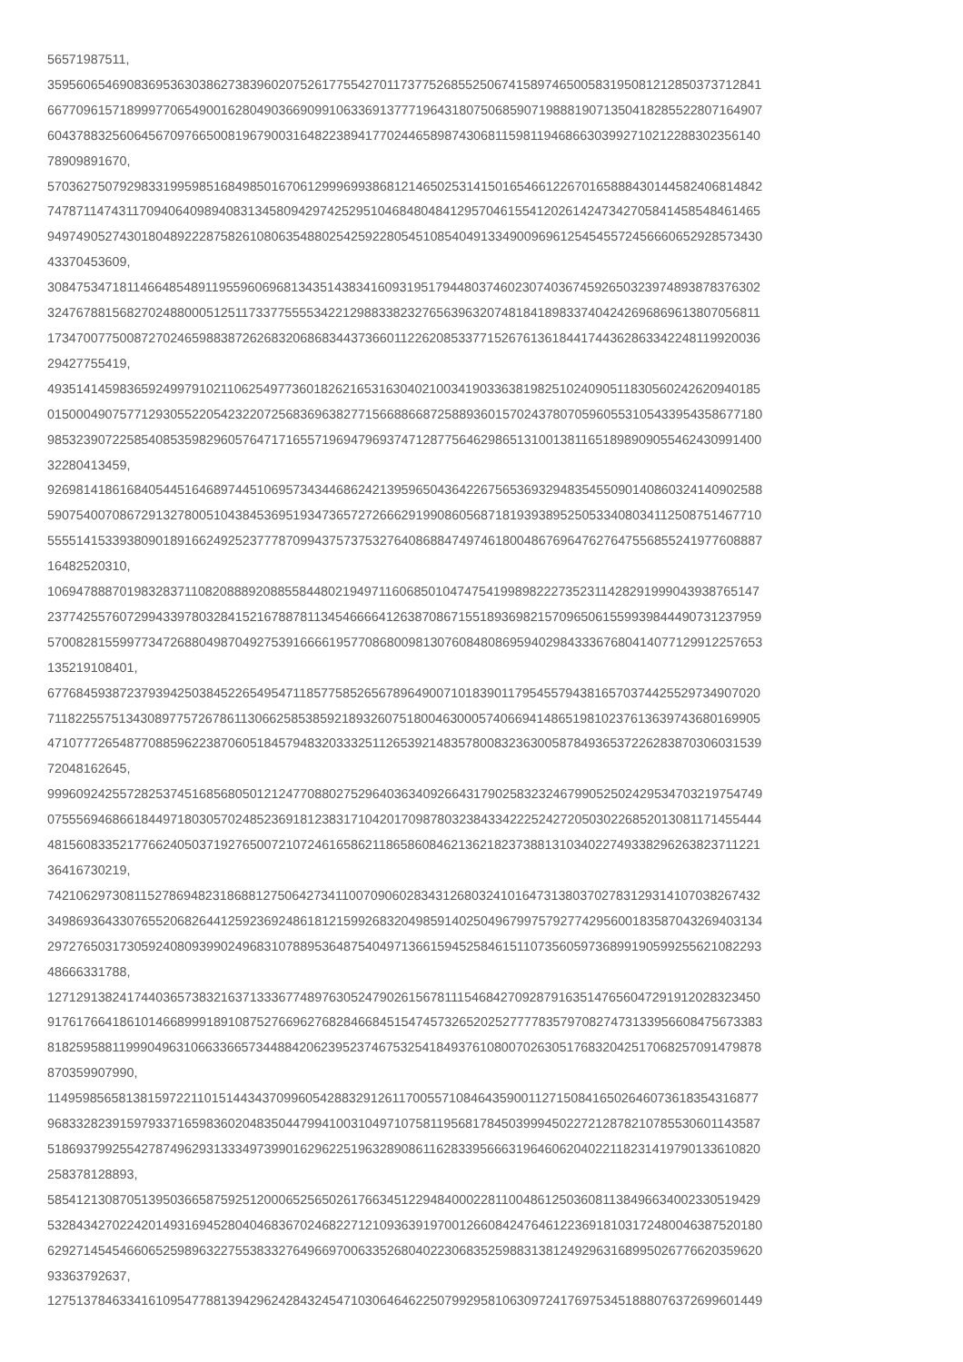56571987511,
3595606546908369536303862738396020752617755427011737752685525067415897465005831950812128503737128​41
6677096157189997706549001628049036690991063369137771964318075068590719888190713504182855228071649​07
6043788325606456709766500819679003164822389417702446589874306811598119468663039927102122883023561​40
78909891670,
5703627507929833199598516849850167061299969938681214650253141501654661226701658884301445824068148​42
7478711474311709406409894083134580942974252951046848048412957046155412026142473427058414585484614​65
9497490527430180489222875826108063548802542592280545108540491334900969612545455724566606529285734​30
43370453609,
3084753471811466485489119559606968134351438341609319517944803746023074036745926503239748938783763​02
3247678815682702488000512511733775555342212988338232765639632074818418983374042426968696138070568​11
1734700775008727024659883872626832068683443736601122620853377152676136184417443628633422481199200​36
29427755419,
4935141459836592499791021106254977360182621653163040210034190336381982510240905118305602426209401​85
0150004907577129305522054232207256836963827715668866872588936015702437807059605531054339543586771​80
9853239072258540853598296057647171655719694796937471287756462986513100138116518989090554624309914​00
32280413459,
9269814186168405445164689744510695734344686242139596504364226756536932948354550901408603241409025​88
5907540070867291327800510438453695193473657272666291990860568718193938952505334080341125087514677​10
5555141533938090189166249252377787099437573753276408688474974618004867696476276475568552419776088​87
16482520310,
1069478887019832837110820888920885584480219497116068501047475419989822273523114282919990439387651​47
2377425576072994339780328415216788781134546666412638708671551893698215709650615599398444907312379​59
5700828155997734726880498704927539166661957708680098130760848086959402984333676804140771299122576​53
135219108401,
6776845938723793942503845226549547118577585265678964900710183901179545579438165703744255297349070​20
7118225575134308977572678611306625853859218932607518004630005740669414865198102376136397436801699​05
4710777265487708859622387060518457948320333251126539214835780083236300587849365372262838703060315​39
72048162645,
9996092425572825374516856805012124770880275296403634092664317902583232467990525024295347032197547​49
0755569468661844971803057024852369181238317104201709878032384334222524272050302268520130811714554​44
4815608335217766240503719276500721072461658621186586084621362182373881310340227493382962638237112​21
36416730219,
7421062973081152786948231868812750642734110070906028343126803241016473138037027831293141070382674​32
3498693643307655206826441259236924861812159926832049859140250496799757927742956001835870432694031​34
2972765031730592408093990249683107889536487540497136615945258461511073560597368991905992556210822​93
48666331788,
1271291382417440365738321637133367748976305247902615678111546842709287916351476560472919120283234​50
9176176641861014668999189108752766962768284668451547457326520252777783579708274731339566084756733​83
8182595881199904963106633665734488420623952374675325418493761080070263051768320425170682570914798​78
870359907990,
1149598565813815972211015144343709960542883291261170055710846435900112715084165026460736183543168​77
9683328239159793371659836020483504479941003104971075811956817845039994502272128782107855306011435​87
5186937992554278749629313334973990162962251963289086116283395666319646062040221182314197901336108​20
258378128893,
5854121308705139503665875925120006525650261766345122948400022811004861250360811384966340023305194​29
5328434270224201493169452804046836702468227121093639197001266084247646122369181031724800463875201​80
6292714545466065259896322755383327649669700633526804022306835259883138124929631689950267766203596​20
93363792637,
1275137846334161095477881394296242843245471030646462250799295810630972417697534518880763726996014​49